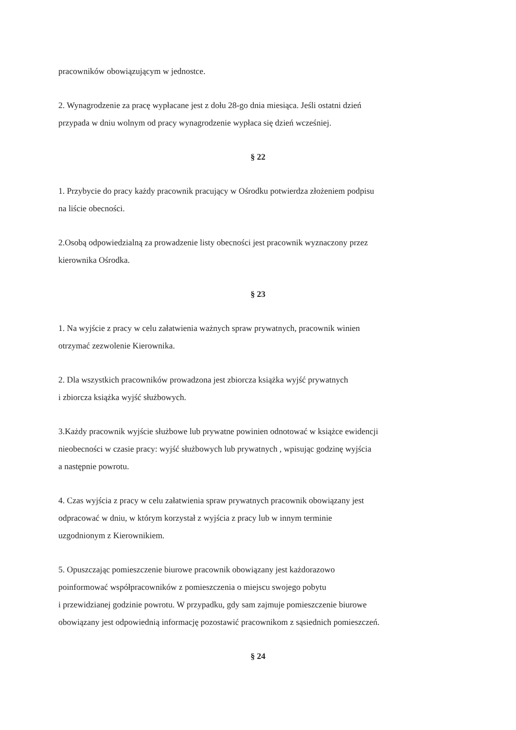pracowników obowiązującym w jednostce.
2. Wynagrodzenie za pracę wypłacane jest z dołu 28-go dnia miesiąca. Jeśli ostatni dzień
przypada w dniu wolnym od pracy wynagrodzenie wypłaca się dzień wcześniej.
§ 22
1. Przybycie do pracy każdy pracownik pracujący w Ośrodku potwierdza złożeniem podpisu
na liście obecności.
2.Osobą odpowiedzialną za prowadzenie listy obecności jest pracownik wyznaczony przez
kierownika Ośrodka.
§ 23
1. Na wyjście z pracy w celu załatwienia ważnych spraw prywatnych, pracownik winien
otrzymać zezwolenie Kierownika.
2. Dla wszystkich pracowników prowadzona jest zbiorcza książka wyjść prywatnych
i zbiorcza książka wyjść służbowych.
3.Każdy pracownik wyjście służbowe lub prywatne powinien odnotować w książce ewidencji
nieobecności w czasie pracy: wyjść służbowych lub prywatnych , wpisując godzinę wyjścia
a następnie powrotu.
4. Czas wyjścia z pracy w celu załatwienia spraw prywatnych pracownik obowiązany jest
odpracować w dniu, w którym korzystał z wyjścia z pracy lub w innym terminie
uzgodnionym z Kierownikiem.
5. Opuszczając pomieszczenie biurowe pracownik obowiązany jest każdorazowo
poinformować współpracowników z pomieszczenia o miejscu swojego pobytu
i przewidzianej godzinie powrotu. W przypadku, gdy sam zajmuje pomieszczenie biurowe
obowiązany jest odpowiednią informację pozostawić pracownikom z sąsiednich pomieszczeń.
§ 24